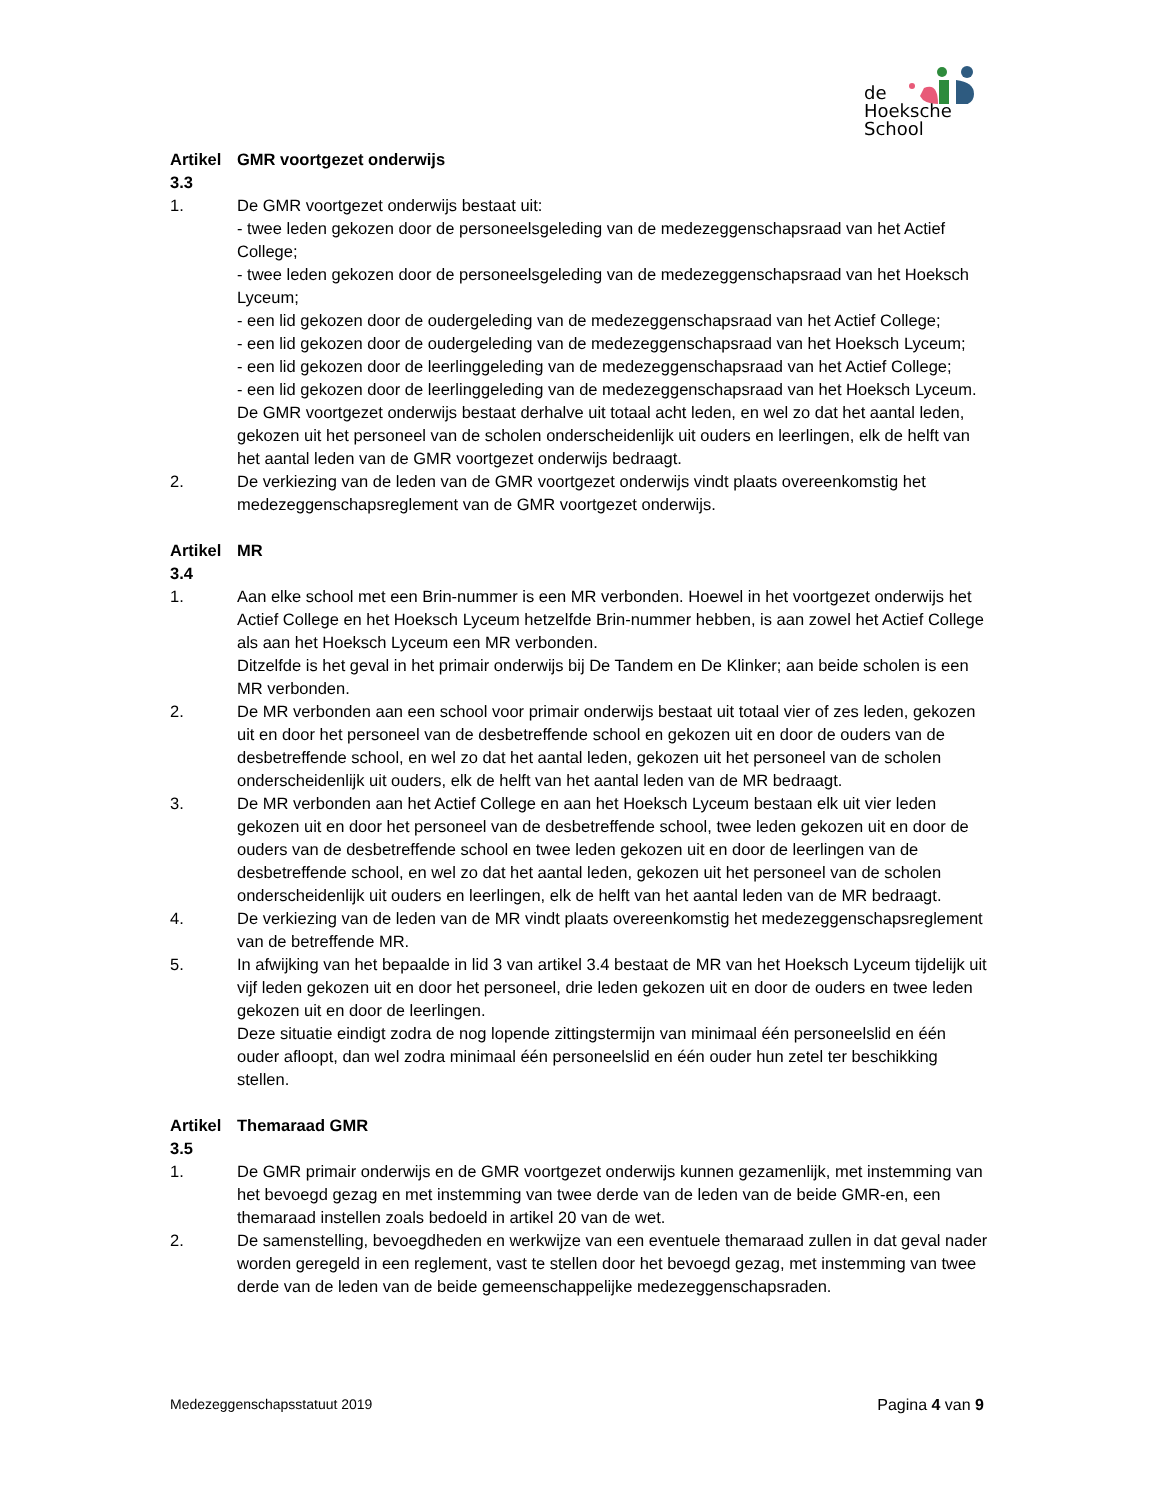de
Hoeksche School
Artikel 3.3 GMR voortgezet onderwijs
1. De GMR voortgezet onderwijs bestaat uit:
- twee leden gekozen door de personeelsgeleding van de medezeggenschapsraad van het Actief College;
- twee leden gekozen door de personeelsgeleding van de medezeggenschapsraad van het Hoeksch Lyceum;
- een lid gekozen door de oudergeleding van de medezeggenschapsraad van het Actief College;
- een lid gekozen door de oudergeleding van de medezeggenschapsraad van het Hoeksch Lyceum;
- een lid gekozen door de leerlinggeleding van de medezeggenschapsraad van het Actief College;
- een lid gekozen door de leerlinggeleding van de medezeggenschapsraad van het Hoeksch Lyceum.
De GMR voortgezet onderwijs bestaat derhalve uit totaal acht leden, en wel zo dat het aantal leden, gekozen uit het personeel van de scholen onderscheidenlijk uit ouders en leerlingen, elk de helft van het aantal leden van de GMR voortgezet onderwijs bedraagt.
2. De verkiezing van de leden van de GMR voortgezet onderwijs vindt plaats overeenkomstig het medezeggenschapsreglement van de GMR voortgezet onderwijs.
Artikel 3.4 MR
1. Aan elke school met een Brin-nummer is een MR verbonden. Hoewel in het voortgezet onderwijs het Actief College en het Hoeksch Lyceum hetzelfde Brin-nummer hebben, is aan zowel het Actief College als aan het Hoeksch Lyceum een MR verbonden.
Ditzelfde is het geval in het primair onderwijs bij De Tandem en De Klinker; aan beide scholen is een MR verbonden.
2. De MR verbonden aan een school voor primair onderwijs bestaat uit totaal vier of zes leden, gekozen uit en door het personeel van de desbetreffende school en gekozen uit en door de ouders van de desbetreffende school, en wel zo dat het aantal leden, gekozen uit het personeel van de scholen onderscheidenlijk uit ouders, elk de helft van het aantal leden van de MR bedraagt.
3. De MR verbonden aan het Actief College en aan het Hoeksch Lyceum bestaan elk uit vier leden gekozen uit en door het personeel van de desbetreffende school, twee leden gekozen uit en door de ouders van de desbetreffende school en twee leden gekozen uit en door de leerlingen van de desbetreffende school, en wel zo dat het aantal leden, gekozen uit het personeel van de scholen onderscheidenlijk uit ouders en leerlingen, elk de helft van het aantal leden van de MR bedraagt.
4. De verkiezing van de leden van de MR vindt plaats overeenkomstig het medezeggenschapsreglement van de betreffende MR.
5. In afwijking van het bepaalde in lid 3 van artikel 3.4 bestaat de MR van het Hoeksch Lyceum tijdelijk uit vijf leden gekozen uit en door het personeel, drie leden gekozen uit en door de ouders en twee leden gekozen uit en door de leerlingen.
Deze situatie eindigt zodra de nog lopende zittingstermijn van minimaal één personeelslid en één ouder afloopt, dan wel zodra minimaal één personeelslid en één ouder hun zetel ter beschikking stellen.
Artikel 3.5 Themaraad GMR
1. De GMR primair onderwijs en de GMR voortgezet onderwijs kunnen gezamenlijk, met instemming van het bevoegd gezag en met instemming van twee derde van de leden van de beide GMR-en, een themaraad instellen zoals bedoeld in artikel 20 van de wet.
2. De samenstelling, bevoegdheden en werkwijze van een eventuele themaraad zullen in dat geval nader worden geregeld in een reglement, vast te stellen door het bevoegd gezag, met instemming van twee derde van de leden van de beide gemeenschappelijke medezeggenschapsraden.
Medezeggenschapsstatuut 2019 Pagina 4 van 9